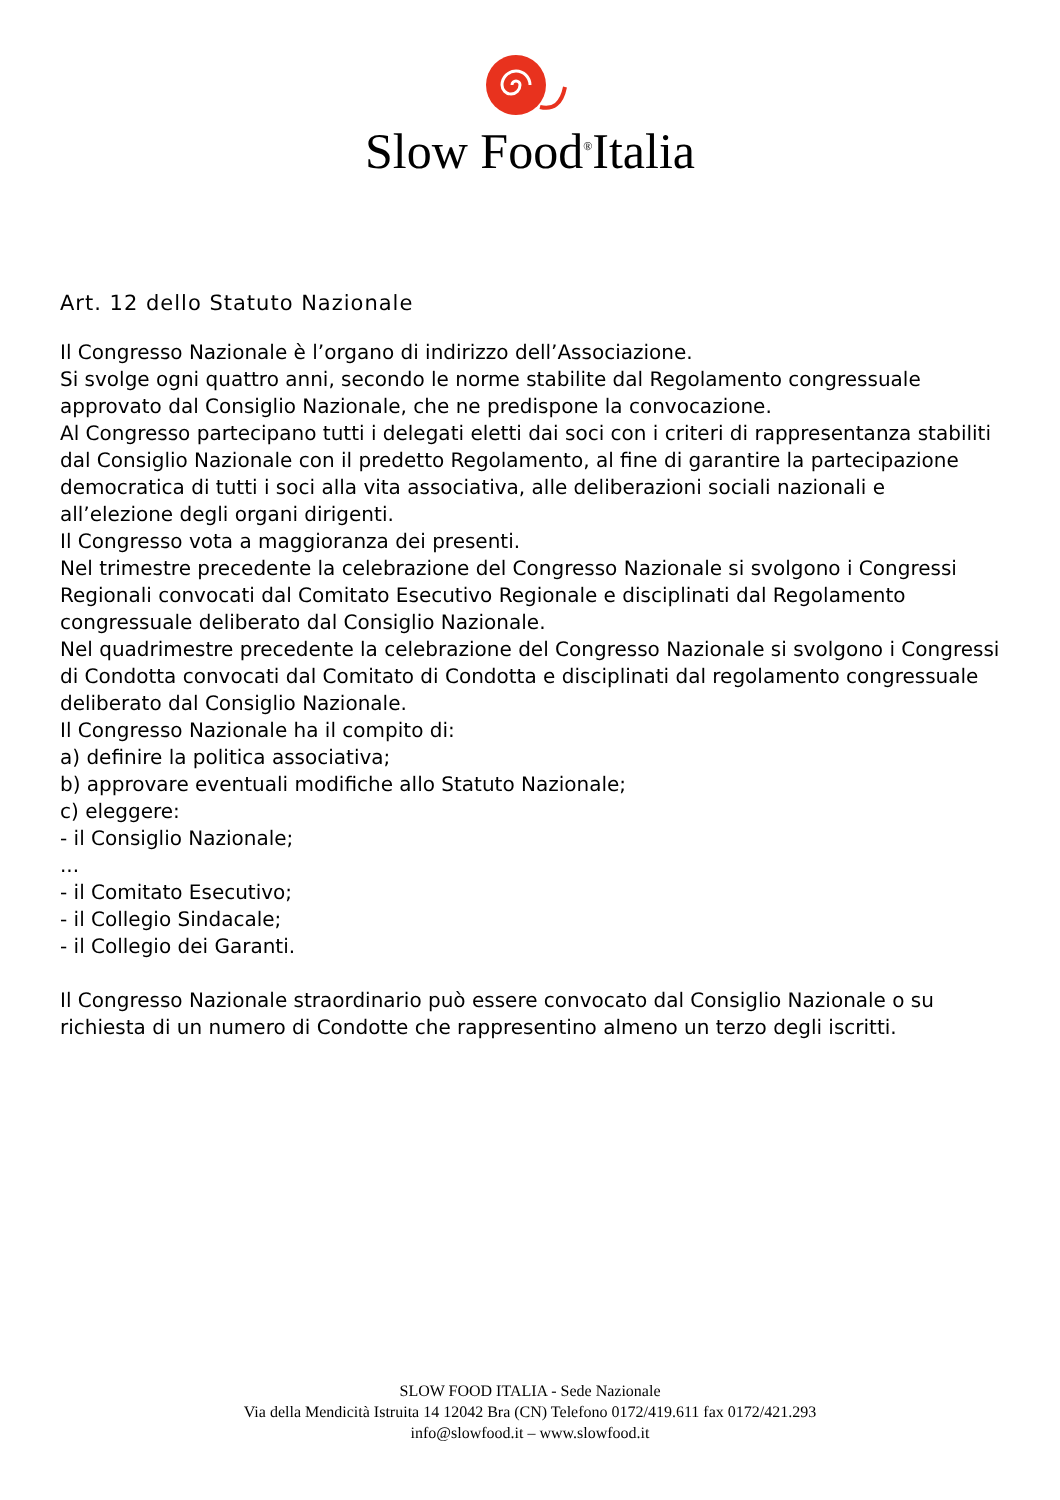Slow Food<sup>®</sup>Italia
Art. 12 dello Statuto Nazionale
Il Congresso Nazionale è l’organo di indirizzo dell’Associazione.
Si svolge ogni quattro anni, secondo le norme stabilite dal Regolamento congressuale approvato dal Consiglio Nazionale, che ne predispone la convocazione.
Al Congresso partecipano tutti i delegati eletti dai soci con i criteri di rappresentanza stabiliti dal Consiglio Nazionale con il predetto Regolamento, al fine di garantire la partecipazione democratica di tutti i soci alla vita associativa, alle deliberazioni sociali nazionali e all’elezione degli organi dirigenti.
Il Congresso vota a maggioranza dei presenti.
Nel trimestre precedente la celebrazione del Congresso Nazionale si svolgono i Congressi Regionali convocati dal Comitato Esecutivo Regionale e disciplinati dal Regolamento congressuale deliberato dal Consiglio Nazionale.
Nel quadrimestre precedente la celebrazione del Congresso Nazionale si svolgono i Congressi di Condotta convocati dal Comitato di Condotta e disciplinati dal regolamento congressuale deliberato dal Consiglio Nazionale.
Il Congresso Nazionale ha il compito di:
a) definire la politica associativa;
b) approvare eventuali modifiche allo Statuto Nazionale;
c) eleggere:
- il Consiglio Nazionale;
...
- il Comitato Esecutivo;
- il Collegio Sindacale;
- il Collegio dei Garanti.
Il Congresso Nazionale straordinario può essere convocato dal Consiglio Nazionale o su richiesta di un numero di Condotte che rappresentino almeno un terzo degli iscritti.
SLOW FOOD ITALIA - Sede Nazionale
Via della Mendicità Istruita 14 12042 Bra (CN) Telefono 0172/419.611 fax 0172/421.293
info@slowfood.it – www.slowfood.it